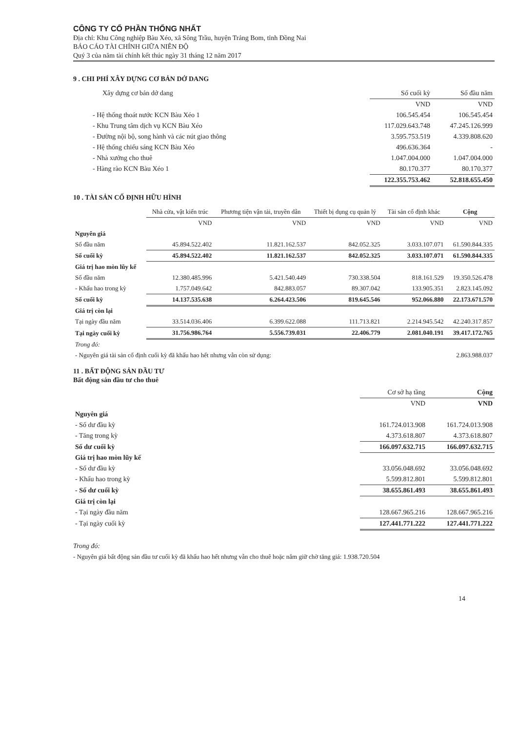CÔNG TY CỔ PHẦN THỐNG NHẤT
Địa chỉ: Khu Công nghiệp Bàu Xéo, xã Sông Trầu, huyện Trảng Bom, tỉnh Đồng Nai
BÁO CÁO TÀI CHÍNH GIỮA NIÊN ĐỘ
Quý 3 của năm tài chính kết thúc ngày 31 tháng 12 năm 2017
9 . CHI PHÍ XÂY DỰNG CƠ BẢN DỞ DANG
| Xây dựng cơ bản dở dang | Số cuối kỳ | Số đầu năm |
| --- | --- | --- |
| | VND | VND |
| - Hệ thống thoát nước KCN Bàu Xéo 1 | 106.545.454 | 106.545.454 |
| - Khu Trung tâm dịch vụ KCN Bàu Xéo | 117.029.643.748 | 47.245.126.999 |
| - Đường nội bộ, song hành và các nút giao thông | 3.595.753.519 | 4.339.808.620 |
| - Hệ thống chiếu sáng KCN Bàu Xéo | 496.636.364 | - |
| - Nhà xưởng cho thuê | 1.047.004.000 | 1.047.004.000 |
| - Hàng rào KCN Bàu Xéo 1 | 80.170.377 | 80.170.377 |
| | 122.355.753.462 | 52.818.655.450 |
10 . TÀI SẢN CỐ ĐỊNH HỮU HÌNH
| | Nhà cửa, vật kiến trúc | Phương tiện vận tải, truyền dẫn | Thiết bị dụng cụ quản lý | Tài sản cố định khác | Cộng |
| --- | --- | --- | --- | --- | --- |
| | VND | VND | VND | VND | VND |
| Nguyên giá | | | | | |
| Số đầu năm | 45.894.522.402 | 11.821.162.537 | 842.052.325 | 3.033.107.071 | 61.590.844.335 |
| Số cuối kỳ | 45.894.522.402 | 11.821.162.537 | 842.052.325 | 3.033.107.071 | 61.590.844.335 |
| Giá trị hao mòn lũy kế | | | | | |
| Số đầu năm | 12.380.485.996 | 5.421.540.449 | 730.338.504 | 818.161.529 | 19.350.526.478 |
| - Khấu hao trong kỳ | 1.757.049.642 | 842.883.057 | 89.307.042 | 133.905.351 | 2.823.145.092 |
| Số cuối kỳ | 14.137.535.638 | 6.264.423.506 | 819.645.546 | 952.066.880 | 22.173.671.570 |
| Giá trị còn lại | | | | | |
| Tại ngày đầu năm | 33.514.036.406 | 6.399.622.088 | 111.713.821 | 2.214.945.542 | 42.240.317.857 |
| Tại ngày cuối kỳ | 31.756.986.764 | 5.556.739.031 | 22.406.779 | 2.081.040.191 | 39.417.172.765 |
| Trong đó: | | | | | |
| - Nguyên giá tài sản cố định cuối kỳ đã khấu hao hết nhưng vẫn còn sử dụng: | | | | | 2.863.988.037 |
11 . BẤT ĐỘNG SẢN ĐẦU TƯ
Bất động sản đầu tư cho thuê
| | Cơ sở hạ tầng | Cộng |
| --- | --- | --- |
| | VND | VND |
| Nguyên giá | | |
| - Số dư đầu kỳ | 161.724.013.908 | 161.724.013.908 |
| - Tăng trong kỳ | 4.373.618.807 | 4.373.618.807 |
| Số dư cuối kỳ | 166.097.632.715 | 166.097.632.715 |
| Giá trị hao mòn lũy kế | | |
| - Số dư đầu kỳ | 33.056.048.692 | 33.056.048.692 |
| - Khấu hao trong kỳ | 5.599.812.801 | 5.599.812.801 |
| - Số dư cuối kỳ | 38.655.861.493 | 38.655.861.493 |
| Giá trị còn lại | | |
| - Tại ngày đầu năm | 128.667.965.216 | 128.667.965.216 |
| - Tại ngày cuối kỳ | 127.441.771.222 | 127.441.771.222 |
Trong đó:
- Nguyên giá bất động sản đầu tư cuối kỳ đã khấu hao hết nhưng vẫn cho thuê hoặc nắm giữ chờ tăng giá: 1.938.720.504
14